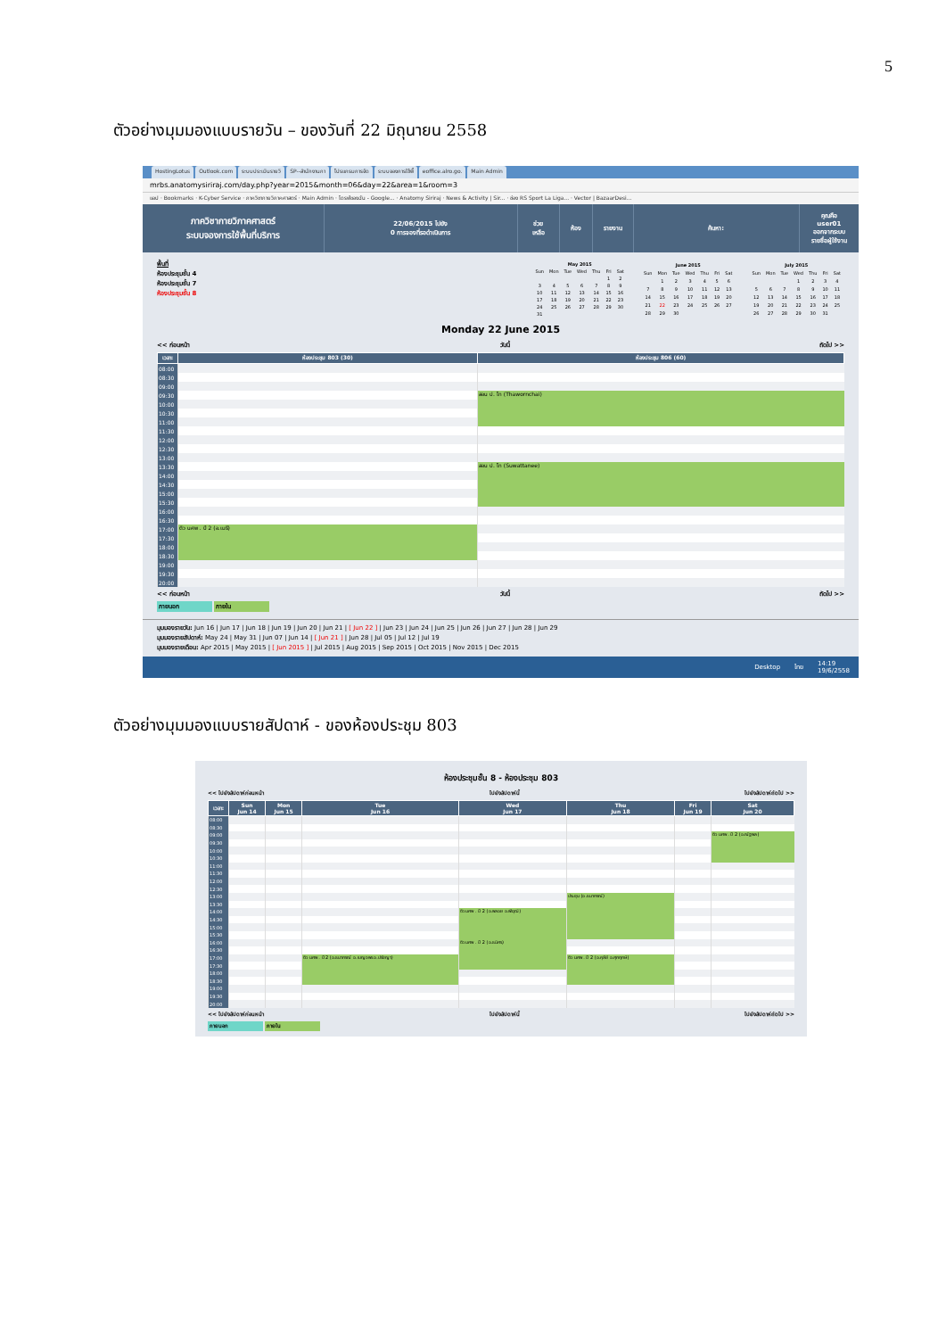5
ตัวอย่างมุมมองแบบรายวัน – ของวันที่ 22 มิถุนายน 2558
HostingLotus Outlook.com ระบบประเมินรายวิ SP--สำนักงานกา โปรแกรมการจัด ระบบจองการใช้พื้ eoffice.alro.go. Main Admin
mrbs.anatomysiriraj.com/day.php?year=2015&month=06&day=22&area=1&room=3
แอป · Bookmarks · K-Cyber Service · ภาควิชากายวิภาคศาสตร์ · Main Admin · ไดรฟ์ของฉัน - Google... · Anatomy Siriraj · News & Activity | Sir... · ช่อง RS Sport La Liga... · Vector | BazaarDesi...
ภาควิชากายวิภาคศาสตร์
ระบบจองการใช้พื้นที่บริการ
22/06/2015 ไปยัง
0 การจองที่รอดำเนินการ
ช่วยเหลือ ห้อง รายงาน ค้นหา:
คุณคือ user01
ออกจากระบบ
รายชื่อผู้ใช้งาน
พื้นที่
ห้องประชุมชั้น 4
ห้องประชุมชั้น 7
ห้องประชุมชั้น 8
| May 2015 | | | | | | |
| --- | --- | --- | --- | --- | --- | --- |
| Sun | Mon | Tue | Wed | Thu | Fri | Sat |
| | | | | | 1 | 2 |
| 3 | 4 | 5 | 6 | 7 | 8 | 9 |
| 10 | 11 | 12 | 13 | 14 | 15 | 16 |
| 17 | 18 | 19 | 20 | 21 | 22 | 23 |
| 24 | 25 | 26 | 27 | 28 | 29 | 30 |
| 31 | | | | | | |
| June 2015 | | | | | | |
| --- | --- | --- | --- | --- | --- | --- |
| Sun | Mon | Tue | Wed | Thu | Fri | Sat |
| | 1 | 2 | 3 | 4 | 5 | 6 |
| 7 | 8 | 9 | 10 | 11 | 12 | 13 |
| 14 | 15 | 16 | 17 | 18 | 19 | 20 |
| 21 | 22 | 23 | 24 | 25 | 26 | 27 |
| 28 | 29 | 30 | | | | |
| July 2015 | | | | | | |
| --- | --- | --- | --- | --- | --- | --- |
| Sun | Mon | Tue | Wed | Thu | Fri | Sat |
| | | | 1 | 2 | 3 | 4 |
| 5 | 6 | 7 | 8 | 9 | 10 | 11 |
| 12 | 13 | 14 | 15 | 16 | 17 | 18 |
| 19 | 20 | 21 | 22 | 23 | 24 | 25 |
| 26 | 27 | 28 | 29 | 30 | 31 | |
Monday 22 June 2015
<< ก่อนหน้า วันนี้ ถัดไป >>
| เวลา: | ห้องประชุม 803 (30) | ห้องประชุม 806 (60) |
| --- | --- | --- |
| 08:00 | | |
| 08:30 | | |
| 09:00 | | |
| 09:30 | | สอน ป. โท (Thawornchai) |
| 10:00 | | |
| 10:30 | | |
| 11:00 | | |
| 11:30 | | |
| 12:00 | | |
| 12:30 | | |
| 13:00 | | |
| 13:30 | | สอน ป. โท (Suwattanee) |
| 14:00 | | |
| 14:30 | | |
| 15:00 | | |
| 15:30 | | |
| 16:00 | | |
| 16:30 | | |
| 17:00 | ติว นศพ . ปี 2 (อ.เมธี) | |
| 17:30 | | |
| 18:00 | | |
| 18:30 | | |
| 19:00 | | |
| 19:30 | | |
| 20:00 | | |
<< ก่อนหน้า วันนี้ ถัดไป >>
ภายนอก ภายใน
มุมมองรายวัน: Jun 16 | Jun 17 | Jun 18 | Jun 19 | Jun 20 | Jun 21 | [ Jun 22 ] | Jun 23 | Jun 24 | Jun 25 | Jun 26 | Jun 27 | Jun 28 | Jun 29
มุมมองรายสัปดาห์: May 24 | May 31 | Jun 07 | Jun 14 | [ Jun 21 ] | Jun 28 | Jul 05 | Jul 12 | Jul 19
มุมมองรายเดือน: Apr 2015 | May 2015 | [ Jun 2015 ] | Jul 2015 | Aug 2015 | Sep 2015 | Oct 2015 | Nov 2015 | Dec 2015
Desktop ไทย 14:19
19/6/2558
ตัวอย่างมุมมองแบบรายสัปดาห์ - ของห้องประชุม 803
ห้องประชุมชั้น 8 - ห้องประชุม 803
<< ไปยังสัปดาห์ก่อนหน้า ไปยังสัปดาห์นี้ ไปยังสัปดาห์ถัดไป >>
| เวลา: | Sun Jun 14 | Mon Jun 15 | Tue Jun 16 | Wed Jun 17 | Thu Jun 18 | Fri Jun 19 | Sat Jun 20 |
| --- | --- | --- | --- | --- | --- | --- | --- |
| 08:00 | | | | | | | |
| 08:30 | | | | | | | |
| 09:00 | | | | | | | ติว นศพ . ปี 2 (อ.ณัฐพล) |
| 09:30 | | | | | | | |
| 10:00 | | | | | | | |
| 10:30 | | | | | | | |
| 11:00 | | | | | | | |
| 11:30 | | | | | | | |
| 12:00 | | | | | | | |
| 12:30 | | | | | | | |
| 13:00 | | | | | ประชุม (อ.ธนาภรณ์) | | |
| 13:30 | | | | | | | |
| 14:00 | | | | ติว นศพ . ปี 2 (อ.พลอย อ.พีรวุฒิ) | | | |
| 14:30 | | | | | | | |
| 15:00 | | | | | | | |
| 15:30 | | | | | | | |
| 16:00 | | | | ติว นศพ . ปี 2 (อ.ธนิศร) | | | |
| 16:30 | | | | | | | |
| 17:00 | | | ติว นศพ . ปี 2 (อ.ธนาภรณ์ อ.เบญจพร อ.ปรัชญา) | | ติว นศพ . ปี 2 (อ.คุลีย์ อ.ศุภฤกษ์) | | |
| 17:30 | | | | | | | |
| 18:00 | | | | | | | |
| 18:30 | | | | | | | |
| 19:00 | | | | | | | |
| 19:30 | | | | | | | |
| 20:00 | | | | | | | |
<< ไปยังสัปดาห์ก่อนหน้า ไปยังสัปดาห์นี้ ไปยังสัปดาห์ถัดไป >>
ภายนอก ภายใน